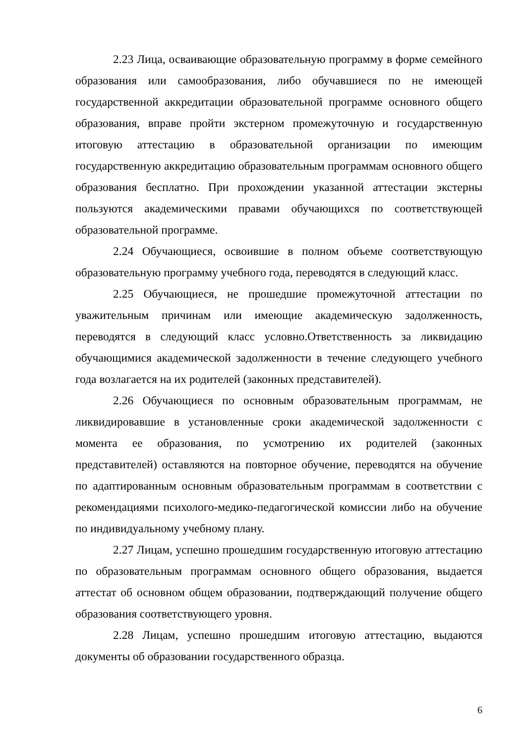2.23 Лица, осваивающие образовательную программу в форме семейного образования или самообразования, либо обучавшиеся по не имеющей государственной аккредитации образовательной программе основного общего образования, вправе пройти экстерном промежуточную и государственную итоговую аттестацию в образовательной организации по имеющим государственную аккредитацию образовательным программам основного общего образования бесплатно. При прохождении указанной аттестации экстерны пользуются академическими правами обучающихся по соответствующей образовательной программе.
2.24 Обучающиеся, освоившие в полном объеме соответствующую образовательную программу учебного года, переводятся в следующий класс.
2.25 Обучающиеся, не прошедшие промежуточной аттестации по уважительным причинам или имеющие академическую задолженность, переводятся в следующий класс условно.Ответственность за ликвидацию обучающимися академической задолженности в течение следующего учебного года возлагается на их родителей (законных представителей).
2.26 Обучающиеся по основным образовательным программам, не ликвидировавшие в установленные сроки академической задолженности с момента ее образования, по усмотрению их родителей (законных представителей) оставляются на повторное обучение, переводятся на обучение по адаптированным основным образовательным программам в соответствии с рекомендациями психолого-медико-педагогической комиссии либо на обучение по индивидуальному учебному плану.
2.27 Лицам, успешно прошедшим государственную итоговую аттестацию по образовательным программам основного общего образования, выдается аттестат об основном общем образовании, подтверждающий получение общего образования соответствующего уровня.
2.28 Лицам, успешно прошедшим итоговую аттестацию, выдаются документы об образовании государственного образца.
6